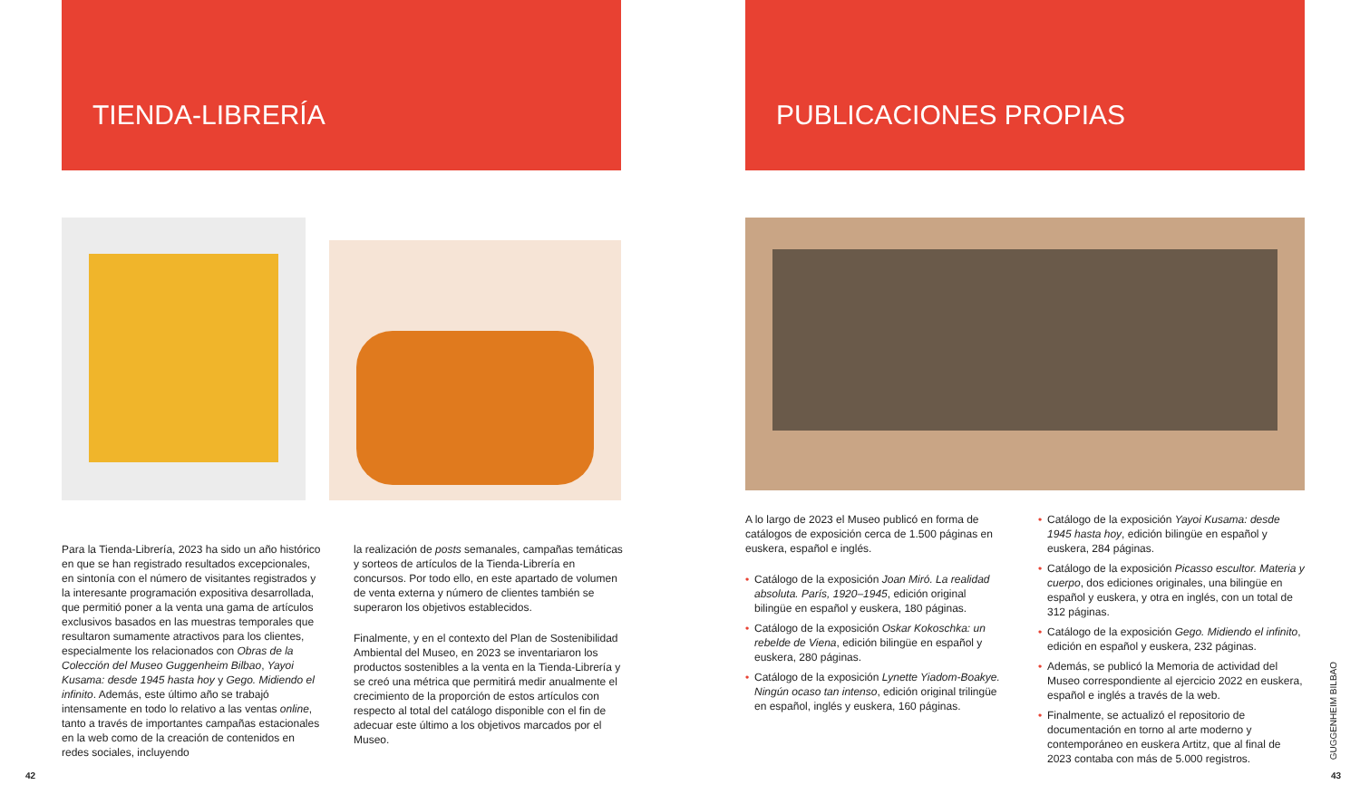TIENDA-LIBRERÍA
Para la Tienda-Librería, 2023 ha sido un año histórico en que se han registrado resultados excepcionales, en sintonía con el número de visitantes registrados y la interesante programación expositiva desarrollada, que permitió poner a la venta una gama de artículos exclusivos basados en las muestras temporales que resultaron sumamente atractivos para los clientes, especialmente los relacionados con Obras de la Colección del Museo Guggenheim Bilbao, Yayoi Kusama: desde 1945 hasta hoy y Gego. Midiendo el infinito. Además, este último año se trabajó intensamente en todo lo relativo a las ventas online, tanto a través de importantes campañas estacionales en la web como de la creación de contenidos en redes sociales, incluyendo
la realización de posts semanales, campañas temáticas y sorteos de artículos de la Tienda-Librería en concursos. Por todo ello, en este apartado de volumen de venta externa y número de clientes también se superaron los objetivos establecidos.
Finalmente, y en el contexto del Plan de Sostenibilidad Ambiental del Museo, en 2023 se inventariaron los productos sostenibles a la venta en la Tienda-Librería y se creó una métrica que permitirá medir anualmente el crecimiento de la proporción de estos artículos con respecto al total del catálogo disponible con el fin de adecuar este último a los objetivos marcados por el Museo.
42
PUBLICACIONES PROPIAS
A lo largo de 2023 el Museo publicó en forma de catálogos de exposición cerca de 1.500 páginas en euskera, español e inglés.
• Catálogo de la exposición Joan Miró. La realidad absoluta. París, 1920–1945, edición original bilingüe en español y euskera, 180 páginas.
• Catálogo de la exposición Oskar Kokoschka: un rebelde de Viena, edición bilingüe en español y euskera, 280 páginas.
• Catálogo de la exposición Lynette Yiadom-Boakye. Ningún ocaso tan intenso, edición original trilingüe en español, inglés y euskera, 160 páginas.
• Catálogo de la exposición Yayoi Kusama: desde 1945 hasta hoy, edición bilingüe en español y euskera, 284 páginas.
• Catálogo de la exposición Picasso escultor. Materia y cuerpo, dos ediciones originales, una bilingüe en español y euskera, y otra en inglés, con un total de 312 páginas.
• Catálogo de la exposición Gego. Midiendo el infinito, edición en español y euskera, 232 páginas.
• Además, se publicó la Memoria de actividad del Museo correspondiente al ejercicio 2022 en euskera, español e inglés a través de la web.
• Finalmente, se actualizó el repositorio de documentación en torno al arte moderno y contemporáneo en euskera Artitz, que al final de 2023 contaba con más de 5.000 registros.
GUGGENHEIM BILBAO
43